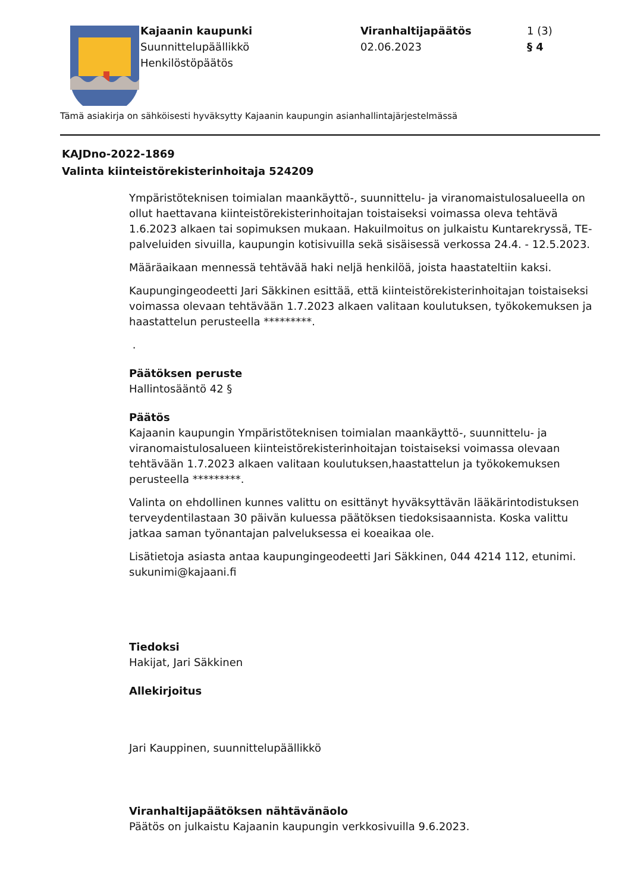Kajaanin kaupunki
Suunnittelupäällikkö
Henkilöstöpäätös
Viranhaltijapäätös
02.06.2023
1 (3)
§ 4
Tämä asiakirja on sähköisesti hyväksytty Kajaanin kaupungin asianhallintajärjestelmässä
KAJDno-2022-1869
Valinta kiinteistörekisterinhoitaja 524209
Ympäristöteknisen toimialan maankäyttö-, suunnittelu- ja viranomaistulosalueella on ollut haettavana kiinteistörekisterinhoitajan toistaiseksi voimassa oleva tehtävä 1.6.2023 alkaen tai sopimuksen mukaan. Hakuilmoitus on julkaistu Kuntarekryssä, TE-palveluiden sivuilla, kaupungin kotisivuilla sekä sisäisessä verkossa 24.4. - 12.5.2023.
Määräaikaan mennessä tehtävää haki neljä henkilöä, joista haastateltiin kaksi.
Kaupungingeodeetti Jari Säkkinen esittää, että kiinteistörekisterinhoitajan toistaiseksi voimassa olevaan tehtävään 1.7.2023 alkaen valitaan koulutuksen, työkokemuksen ja haastattelun perusteella *********.
.
Päätöksen peruste
Hallintosääntö 42 §
Päätös
Kajaanin kaupungin Ympäristöteknisen toimialan maankäyttö-, suunnittelu- ja viranomaistulosalueen kiinteistörekisterinhoitajan toistaiseksi voimassa olevaan tehtävään 1.7.2023 alkaen valitaan koulutuksen,haastattelun ja työkokemuksen perusteella *********.
Valinta on ehdollinen kunnes valittu on esittänyt hyväksyttävän lääkärintodistuksen terveydentilastaan 30 päivän kuluessa päätöksen tiedoksisaannista. Koska valittu jatkaa saman työnantajan palveluksessa ei koeaikaa ole.
Lisätietoja asiasta antaa kaupungingeodeetti Jari Säkkinen, 044 4214 112, etunimi. sukunimi@kajaani.fi
Tiedoksi
Hakijat, Jari Säkkinen
Allekirjoitus
Jari Kauppinen, suunnittelupäällikkö
Viranhaltijapäätöksen nähtävänäolo
Päätös on julkaistu Kajaanin kaupungin verkkosivuilla 9.6.2023.